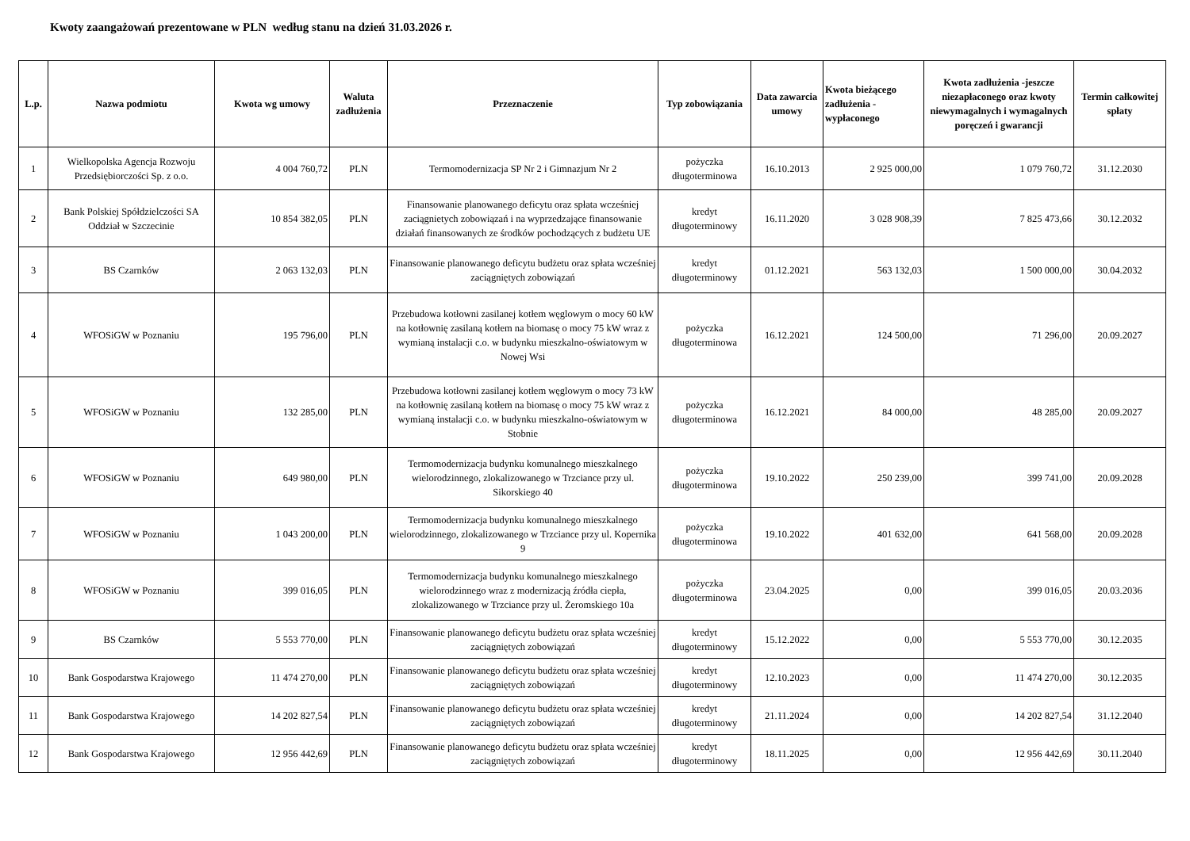Kwoty zaangażowań prezentowane w PLN według stanu na dzień 31.03.2026 r.
| L.p. | Nazwa podmiotu | Kwota wg umowy | Waluta zadłużenia | Przeznaczenie | Typ zobowiązania | Data zawarcia umowy | Kwota bieżącego zadłużenia - wypłaconego | Kwota zadłużenia -jeszcze niezapłaconego oraz kwoty niewymagalnych i wymagalnych poręczeń i gwarancji | Termin całkowitej spłaty |
| --- | --- | --- | --- | --- | --- | --- | --- | --- | --- |
| 1 | Wielkopolska Agencja Rozwoju Przedsiębiorczości Sp. z o.o. | 4 004 760,72 | PLN | Termomodernizacja SP Nr 2 i Gimnazjum Nr 2 | pożyczka długoterminowa | 16.10.2013 | 2 925 000,00 | 1 079 760,72 | 31.12.2030 |
| 2 | Bank Polskiej Spółdzielczości SA Oddział w Szczecinie | 10 854 382,05 | PLN | Finansowanie planowanego deficytu oraz spłata wcześniej zaciągnietych zobowiązań i na wyprzedzające finansowanie działań finansowanych ze środków pochodzących z budżetu UE | kredyt długoterminowy | 16.11.2020 | 3 028 908,39 | 7 825 473,66 | 30.12.2032 |
| 3 | BS Czarnków | 2 063 132,03 | PLN | Finansowanie planowanego deficytu budżetu oraz spłata wcześniej zaciągniętych zobowiązań | kredyt długoterminowy | 01.12.2021 | 563 132,03 | 1 500 000,00 | 30.04.2032 |
| 4 | WFOSiGW w Poznaniu | 195 796,00 | PLN | Przebudowa kotłowni zasilanej kotłem węglowym o mocy 60 kW na kotłownię zasilaną kotłem na biomasę o mocy 75 kW wraz z wymianą instalacji c.o. w budynku mieszkalno-oświatowym w Nowej Wsi | pożyczka długoterminowa | 16.12.2021 | 124 500,00 | 71 296,00 | 20.09.2027 |
| 5 | WFOSiGW w Poznaniu | 132 285,00 | PLN | Przebudowa kotłowni zasilanej kotłem węglowym o mocy 73 kW na kotłownię zasilaną kotłem na biomasę o mocy 75 kW wraz z wymianą instalacji c.o. w budynku mieszkalno-oświatowym w Stobnie | pożyczka długoterminowa | 16.12.2021 | 84 000,00 | 48 285,00 | 20.09.2027 |
| 6 | WFOSiGW w Poznaniu | 649 980,00 | PLN | Termomodernizacja budynku komunalnego mieszkalnego wielorodzinnego, zlokalizowanego w Trzciance przy ul. Sikorskiego 40 | pożyczka długoterminowa | 19.10.2022 | 250 239,00 | 399 741,00 | 20.09.2028 |
| 7 | WFOSiGW w Poznaniu | 1 043 200,00 | PLN | Termomodernizacja budynku komunalnego mieszkalnego wielorodzinnego, zlokalizowanego w Trzciance przy ul. Kopernika 9 | pożyczka długoterminowa | 19.10.2022 | 401 632,00 | 641 568,00 | 20.09.2028 |
| 8 | WFOSiGW w Poznaniu | 399 016,05 | PLN | Termomodernizacja budynku komunalnego mieszkalnego wielorodzinnego wraz z modernizacją źródła ciepła, zlokalizowanego w Trzciance przy ul. Żeromskiego 10a | pożyczka długoterminowa | 23.04.2025 | 0,00 | 399 016,05 | 20.03.2036 |
| 9 | BS Czarnków | 5 553 770,00 | PLN | Finansowanie planowanego deficytu budżetu oraz spłata wcześniej zaciągniętych zobowiązań | kredyt długoterminowy | 15.12.2022 | 0,00 | 5 553 770,00 | 30.12.2035 |
| 10 | Bank Gospodarstwa Krajowego | 11 474 270,00 | PLN | Finansowanie planowanego deficytu budżetu oraz spłata wcześniej zaciągniętych zobowiązań | kredyt długoterminowy | 12.10.2023 | 0,00 | 11 474 270,00 | 30.12.2035 |
| 11 | Bank Gospodarstwa Krajowego | 14 202 827,54 | PLN | Finansowanie planowanego deficytu budżetu oraz spłata wcześniej zaciągniętych zobowiązań | kredyt długoterminowy | 21.11.2024 | 0,00 | 14 202 827,54 | 31.12.2040 |
| 12 | Bank Gospodarstwa Krajowego | 12 956 442,69 | PLN | Finansowanie planowanego deficytu budżetu oraz spłata wcześniej zaciągniętych zobowiązań | kredyt długoterminowy | 18.11.2025 | 0,00 | 12 956 442,69 | 30.11.2040 |